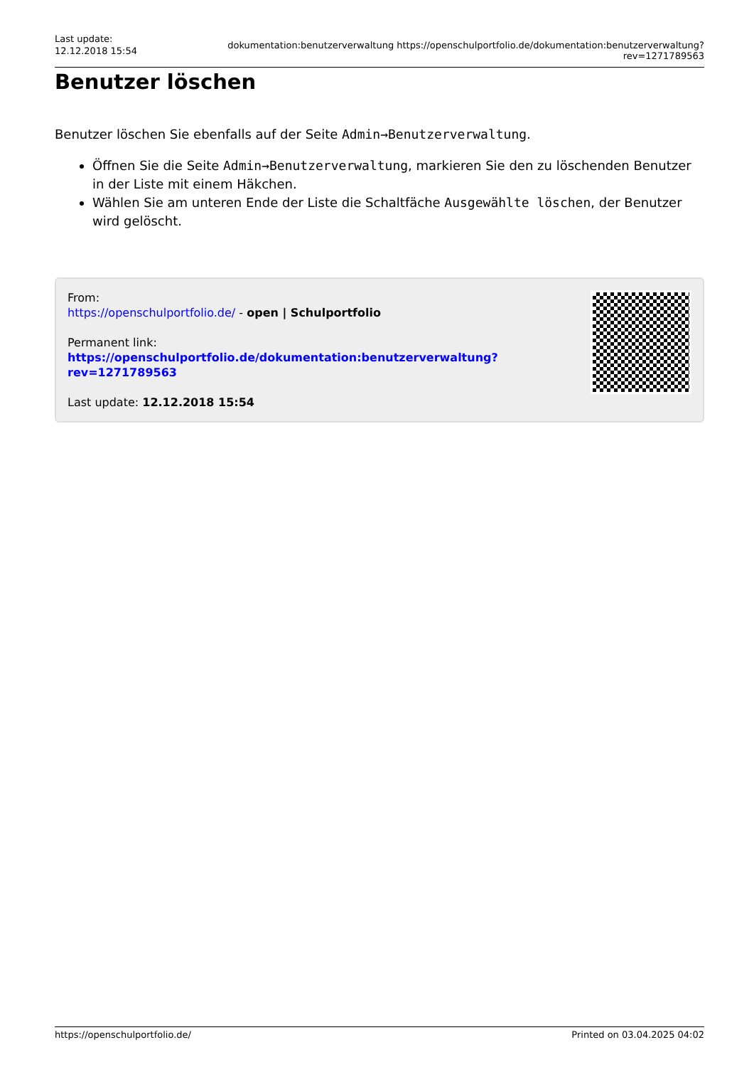Last update:
12.12.2018 15:54
dokumentation:benutzerverwaltung https://openschulportfolio.de/dokumentation:benutzerverwaltung?rev=1271789563
Benutzer löschen
Benutzer löschen Sie ebenfalls auf der Seite Admin→Benutzerverwaltung.
Öffnen Sie die Seite Admin→Benutzerverwaltung, markieren Sie den zu löschenden Benutzer in der Liste mit einem Häkchen.
Wählen Sie am unteren Ende der Liste die Schaltfäche Ausgewählte löschen, der Benutzer wird gelöscht.
From:
https://openschulportfolio.de/ - open | Schulportfolio
Permanent link:
https://openschulportfolio.de/dokumentation:benutzerverwaltung?rev=1271789563
Last update: 12.12.2018 15:54
https://openschulportfolio.de/ Printed on 03.04.2025 04:02